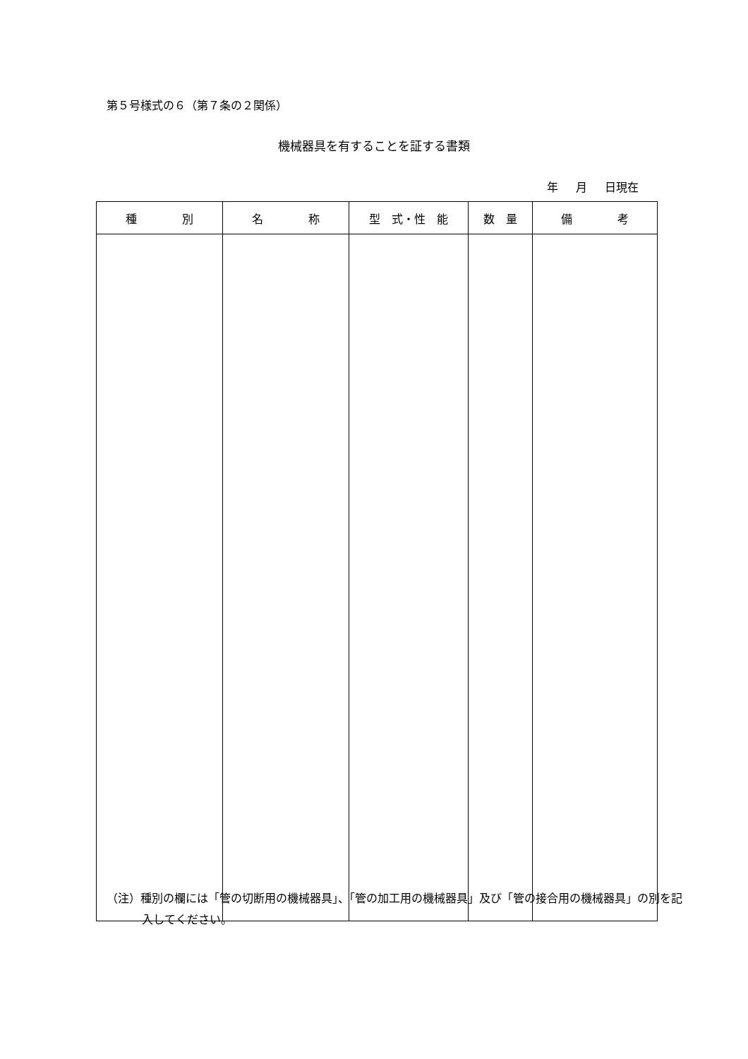第５号様式の６（第７条の２関係）
機械器具を有することを証する書類
年 月 日現在
| 種 別 | 名 称 | 型 式・性 能 | 数 量 | 備 考 |
| --- | --- | --- | --- | --- |
（注）種別の欄には「管の切断用の機械器具」、「管の加工用の機械器具」及び「管の接合用の機械器具」の別を記入してください。